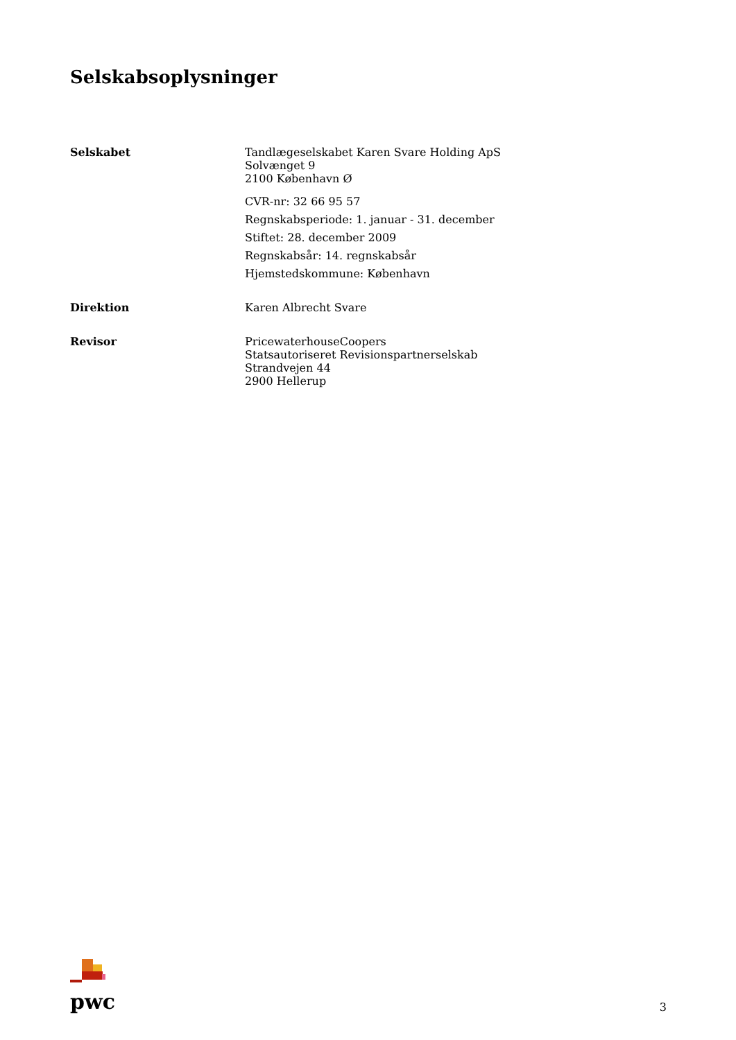Selskabsoplysninger
Selskabet
Tandlægeselskabet Karen Svare Holding ApS
Solvænget 9
2100 København Ø
CVR-nr: 32 66 95 57
Regnskabsperiode: 1. januar - 31. december
Stiftet: 28. december 2009
Regnskabsår: 14. regnskabsår
Hjemstedskommune: København
Direktion
Karen Albrecht Svare
Revisor
PricewaterhouseCoopers
Statsautoriseret Revisionspartnerselskab
Strandvejen 44
2900 Hellerup
pwc
3